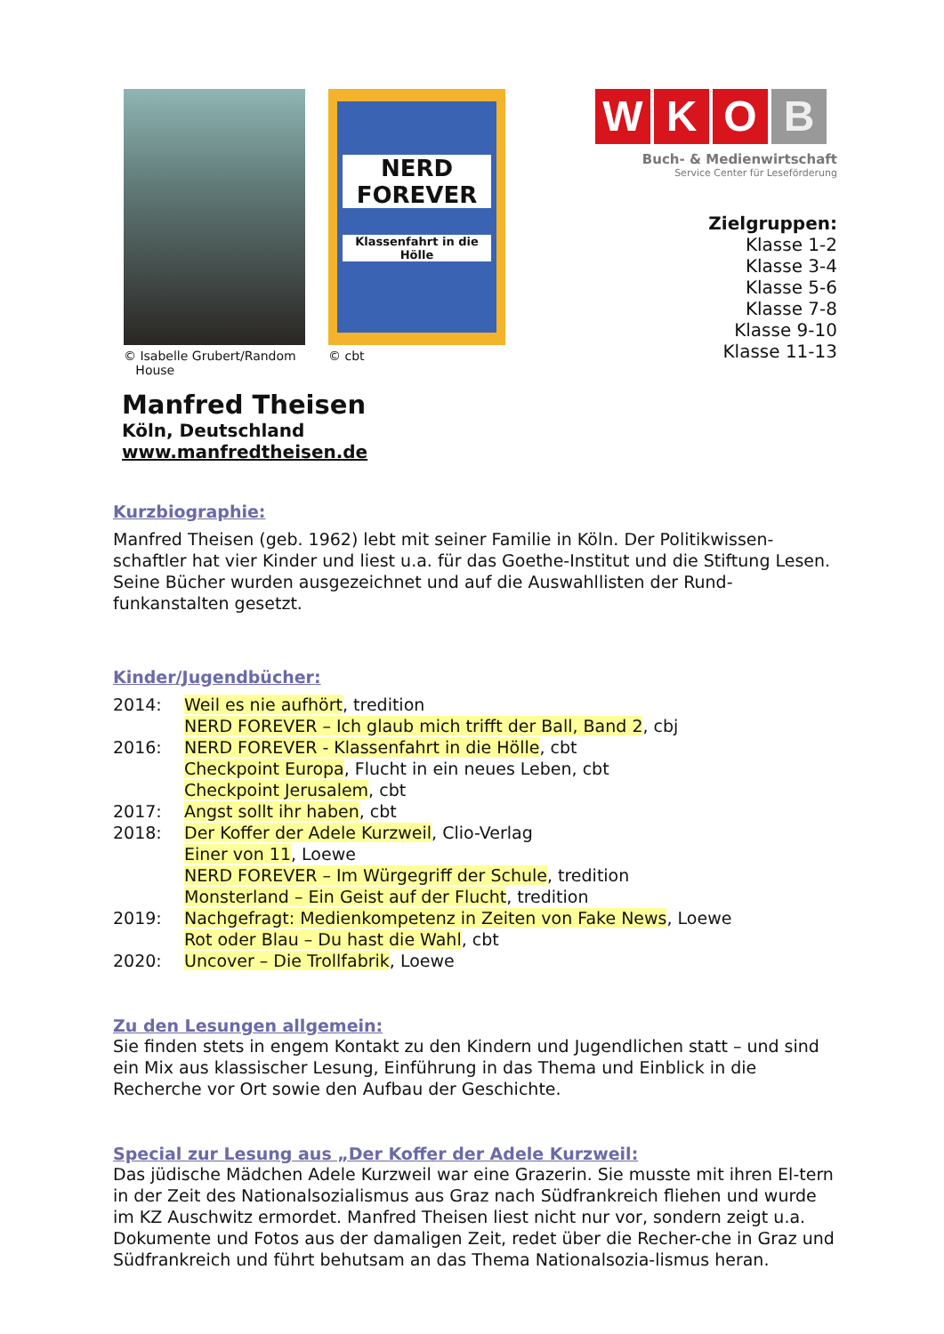© Isabelle Grubert/Random
House
NERD FOREVER
Klassenfahrt in die Hölle
© cbt
W K O B
Buch- & Medienwirtschaft
Service Center für Leseförderung
Zielgruppen:
Klasse 1-2
Klasse 3-4
Klasse 5-6
Klasse 7-8
Klasse 9-10
Klasse 11-13
Manfred Theisen
Köln, Deutschland
www.manfredtheisen.de
Kurzbiographie:
Manfred Theisen (geb. 1962) lebt mit seiner Familie in Köln. Der Politikwissen-schaftler hat vier Kinder und liest u.a. für das Goethe-Institut und die Stiftung Lesen. Seine Bücher wurden ausgezeichnet und auf die Auswahllisten der Rund-funkanstalten gesetzt.
Kinder/Jugendbücher:
| 2014: | Weil es nie aufhört , tredition |
| | NERD FOREVER – Ich glaub mich trifft der Ball, Band 2 , cbj |
| 2016: | NERD FOREVER - Klassenfahrt in die Hölle , cbt |
| | Checkpoint Europa , Flucht in ein neues Leben, cbt |
| | Checkpoint Jerusalem , cbt |
| 2017: | Angst sollt ihr haben , cbt |
| 2018: | Der Koffer der Adele Kurzweil , Clio-Verlag |
| | Einer von 11 , Loewe |
| | NERD FOREVER – Im Würgegriff der Schule , tredition |
| | Monsterland – Ein Geist auf der Flucht , tredition |
| 2019: | Nachgefragt: Medienkompetenz in Zeiten von Fake News , Loewe |
| | Rot oder Blau – Du hast die Wahl , cbt |
| 2020: | Uncover – Die Trollfabrik , Loewe |
Zu den Lesungen allgemein:
Sie finden stets in engem Kontakt zu den Kindern und Jugendlichen statt – und sind ein Mix aus klassischer Lesung, Einführung in das Thema und Einblick in die Recherche vor Ort sowie den Aufbau der Geschichte.
Special zur Lesung aus „Der Koffer der Adele Kurzweil:
Das jüdische Mädchen Adele Kurzweil war eine Grazerin. Sie musste mit ihren El-tern in der Zeit des Nationalsozialismus aus Graz nach Südfrankreich fliehen und wurde im KZ Auschwitz ermordet. Manfred Theisen liest nicht nur vor, sondern zeigt u.a. Dokumente und Fotos aus der damaligen Zeit, redet über die Recher-che in Graz und Südfrankreich und führt behutsam an das Thema Nationalsozia-lismus heran.